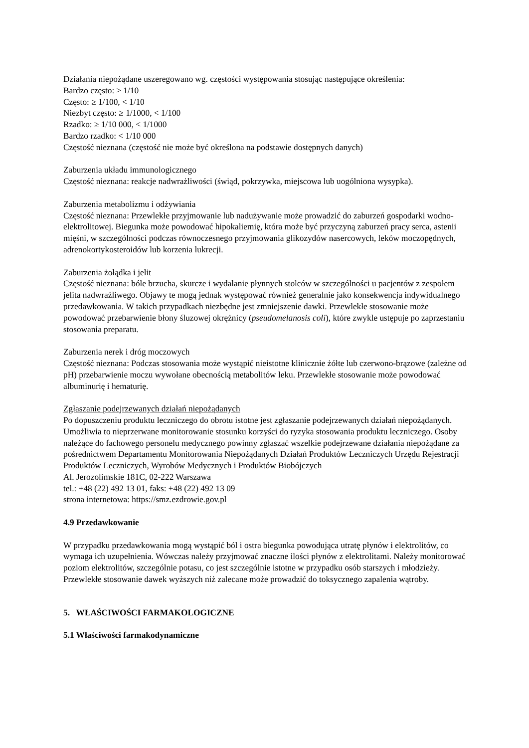Działania niepożądane uszeregowano wg. częstości występowania stosując następujące określenia:
Bardzo często: ≥ 1/10
Często: ≥ 1/100, < 1/10
Niezbyt często: ≥ 1/1000, < 1/100
Rzadko: ≥ 1/10 000, < 1/1000
Bardzo rzadko: < 1/10 000
Częstość nieznana (częstość nie może być określona na podstawie dostępnych danych)
Zaburzenia układu immunologicznego
Częstość nieznana: reakcje nadwrażliwości (świąd, pokrzywka, miejscowa lub uogólniona wysypka).
Zaburzenia metabolizmu i odżywiania
Częstość nieznana: Przewlekłe przyjmowanie lub nadużywanie może prowadzić do zaburzeń gospodarki wodno-elektrolitowej. Biegunka może powodować hipokaliemię, która może być przyczyną zaburzeń pracy serca, astenii mięśni, w szczególności podczas równoczesnego przyjmowania glikozydów nasercowych, leków moczopędnych, adrenokortykosteroidów lub korzenia lukrecji.
Zaburzenia żołądka i jelit
Częstość nieznana: bóle brzucha, skurcze i wydalanie płynnych stolców w szczególności u pacjentów z zespołem jelita nadwrażliwego. Objawy te mogą jednak występować również generalnie jako konsekwencja indywidualnego przedawkowania. W takich przypadkach niezbędne jest zmniejszenie dawki. Przewlekłe stosowanie może powodować przebarwienie błony śluzowej okrężnicy (pseudomelanosis coli), które zwykle ustępuje po zaprzestaniu stosowania preparatu.
Zaburzenia nerek i dróg moczowych
Częstość nieznana: Podczas stosowania może wystąpić nieistotne klinicznie żółte lub czerwono-brązowe (zależne od pH) przebarwienie moczu wywołane obecnością metabolitów leku. Przewlekłe stosowanie może powodować albuminurię i hematurię.
Zgłaszanie podejrzewanych działań niepożądanych
Po dopuszczeniu produktu leczniczego do obrotu istotne jest zgłaszanie podejrzewanych działań niepożądanych. Umożliwia to nieprzerwane monitorowanie stosunku korzyści do ryzyka stosowania produktu leczniczego. Osoby należące do fachowego personelu medycznego powinny zgłaszać wszelkie podejrzewane działania niepożądane za pośrednictwem Departamentu Monitorowania Niepożądanych Działań Produktów Leczniczych Urzędu Rejestracji Produktów Leczniczych, Wyrobów Medycznych i Produktów Biobójczych
Al. Jerozolimskie 181C, 02-222 Warszawa
tel.: +48 (22) 492 13 01, faks: +48 (22) 492 13 09
strona internetowa: https://smz.ezdrowie.gov.pl
4.9 Przedawkowanie
W przypadku przedawkowania mogą wystąpić ból i ostra biegunka powodująca utratę płynów i elektrolitów, co wymaga ich uzupełnienia. Wówczas należy przyjmować znaczne ilości płynów z elektrolitami. Należy monitorować poziom elektrolitów, szczególnie potasu, co jest szczególnie istotne w przypadku osób starszych i młodzieży. Przewlekłe stosowanie dawek wyższych niż zalecane może prowadzić do toksycznego zapalenia wątroby.
5. WŁAŚCIWOŚCI FARMAKOLOGICZNE
5.1 Właściwości farmakodynamiczne